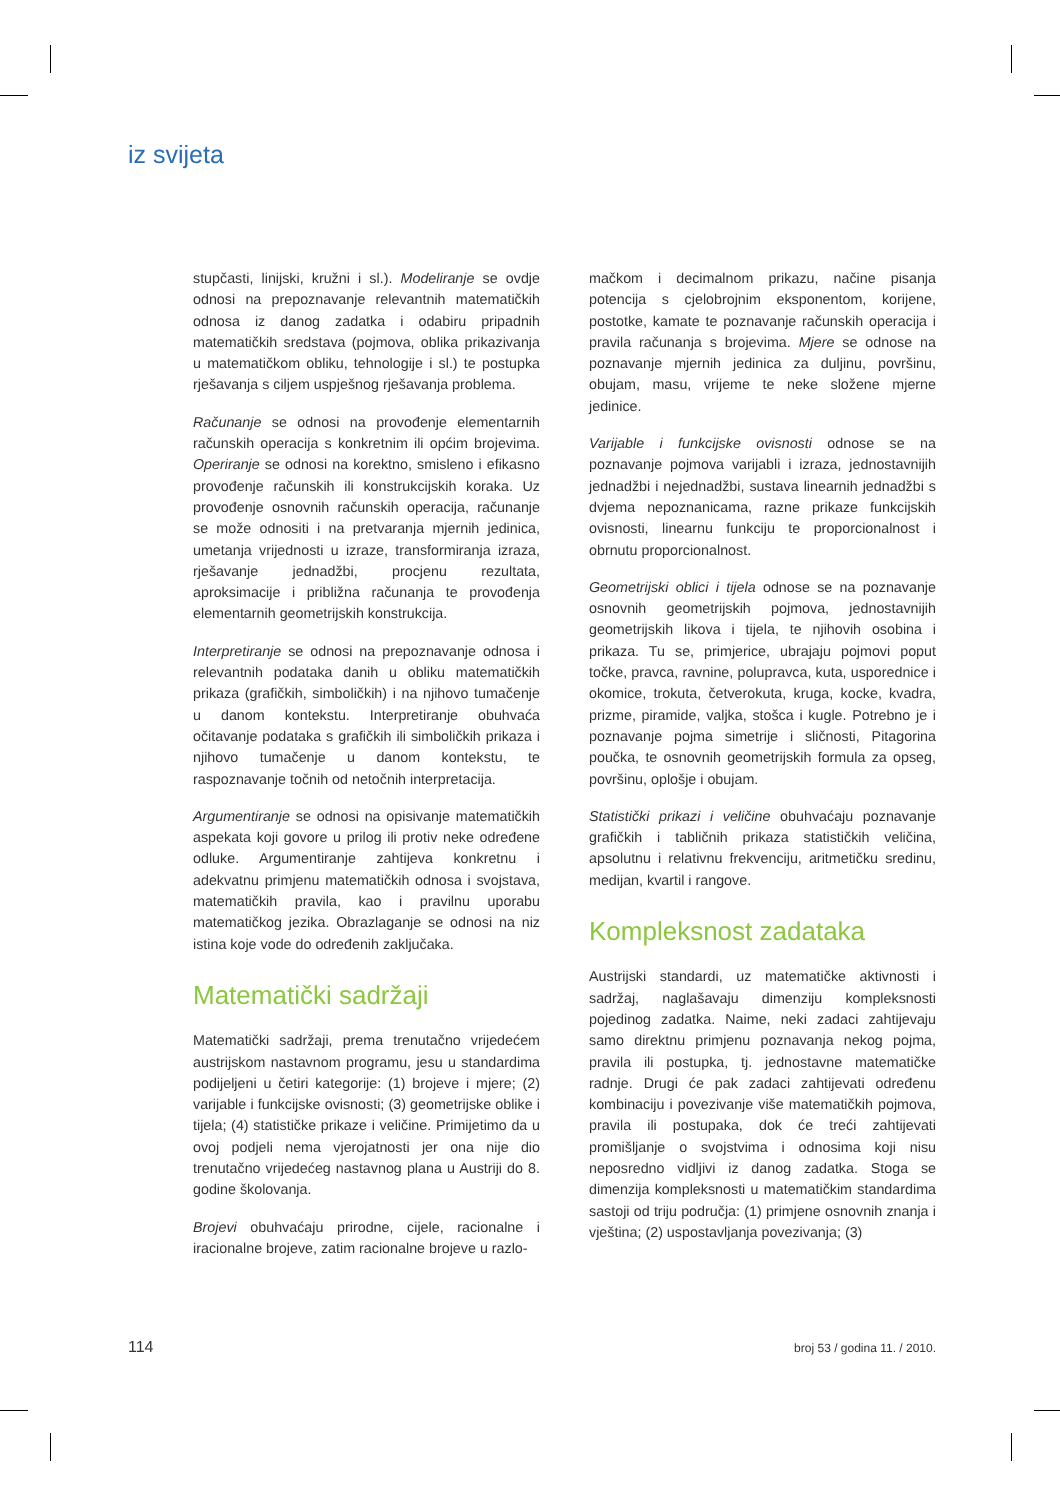iz svijeta
stupčasti, linijski, kružni i sl.). Modeliranje se ovdje odnosi na prepoznavanje relevantnih matematičkih odnosa iz danog zadatka i odabiru pripadnih matematičkih sredstava (pojmova, oblika prikazivanja u matematičkom obliku, tehnologije i sl.) te postupka rješavanja s ciljem uspješnog rješavanja problema.
Računanje se odnosi na provođenje elementarnih računskih operacija s konkretnim ili općim brojevima. Operiranje se odnosi na korektno, smisleno i efikasno provođenje računskih ili konstrukcijskih koraka. Uz provođenje osnovnih računskih operacija, računanje se može odnositi i na pretvaranja mjernih jedinica, umetanja vrijednosti u izraze, transformiranja izraza, rješavanje jednadžbi, procjenu rezultata, aproksimacije i približna računanja te provođenja elementarnih geometrijskih konstrukcija.
Interpretiranje se odnosi na prepoznavanje odnosa i relevantnih podataka danih u obliku matematičkih prikaza (grafičkih, simboličkih) i na njihovo tumačenje u danom kontekstu. Interpretiranje obuhvaća očitavanje podataka s grafičkih ili simboličkih prikaza i njihovo tumačenje u danom kontekstu, te raspoznavanje točnih od netočnih interpretacija.
Argumentiranje se odnosi na opisivanje matematičkih aspekata koji govore u prilog ili protiv neke određene odluke. Argumentiranje zahtijeva konkretnu i adekvatnu primjenu matematičkih odnosa i svojstava, matematičkih pravila, kao i pravilnu uporabu matematičkog jezika. Obrazlaganje se odnosi na niz istina koje vode do određenih zaključaka.
Matematički sadržaji
Matematički sadržaji, prema trenutačno vrijedećem austrijskom nastavnom programu, jesu u standardima podijeljeni u četiri kategorije: (1) brojeve i mjere; (2) varijable i funkcijske ovisnosti; (3) geometrijske oblike i tijela; (4) statističke prikaze i veličine. Primijetimo da u ovoj podjeli nema vjerojatnosti jer ona nije dio trenutačno vrijedećeg nastavnog plana u Austriji do 8. godine školovanja.
Brojevi obuhvaćaju prirodne, cijele, racionalne i iracionalne brojeve, zatim racionalne brojeve u razlo-
mačkom i decimalnom prikazu, načine pisanja potencija s cjelobrojnim eksponentom, korijene, postotke, kamate te poznavanje računskih operacija i pravila računanja s brojevima. Mjere se odnose na poznavanje mjernih jedinica za duljinu, površinu, obujam, masu, vrijeme te neke složene mjerne jedinice.
Varijable i funkcijske ovisnosti odnose se na poznavanje pojmova varijabli i izraza, jednostavnijih jednadžbi i nejednadžbi, sustava linearnih jednadžbi s dvjema nepoznanicama, razne prikaze funkcijskih ovisnosti, linearnu funkciju te proporcionalnost i obrnutu proporcionalnost.
Geometrijski oblici i tijela odnose se na poznavanje osnovnih geometrijskih pojmova, jednostavnijih geometrijskih likova i tijela, te njihovih osobina i prikaza. Tu se, primjerice, ubrajaju pojmovi poput točke, pravca, ravnine, polupravca, kuta, usporednice i okomice, trokuta, četverokuta, kruga, kocke, kvadra, prizme, piramide, valjka, stošca i kugle. Potrebno je i poznavanje pojma simetrije i sličnosti, Pitagorina poučka, te osnovnih geometrijskih formula za opseg, površinu, oplošje i obujam.
Statistički prikazi i veličine obuhvaćaju poznavanje grafičkih i tabličnih prikaza statističkih veličina, apsolutnu i relativnu frekvenciju, aritmetičku sredinu, medijan, kvartil i rangove.
Kompleksnost zadataka
Austrijski standardi, uz matematičke aktivnosti i sadržaj, naglašavaju dimenziju kompleksnosti pojedinog zadatka. Naime, neki zadaci zahtijevaju samo direktnu primjenu poznavanja nekog pojma, pravila ili postupka, tj. jednostavne matematičke radnje. Drugi će pak zadaci zahtijevati određenu kombinaciju i povezivanje više matematičkih pojmova, pravila ili postupaka, dok će treći zahtijevati promišljanje o svojstvima i odnosima koji nisu neposredno vidljivi iz danog zadatka. Stoga se dimenzija kompleksnosti u matematičkim standardima sastoji od triju područja: (1) primjene osnovnih znanja i vještina; (2) uspostavljanja povezivanja; (3)
114 broj 53 / godina 11. / 2010.